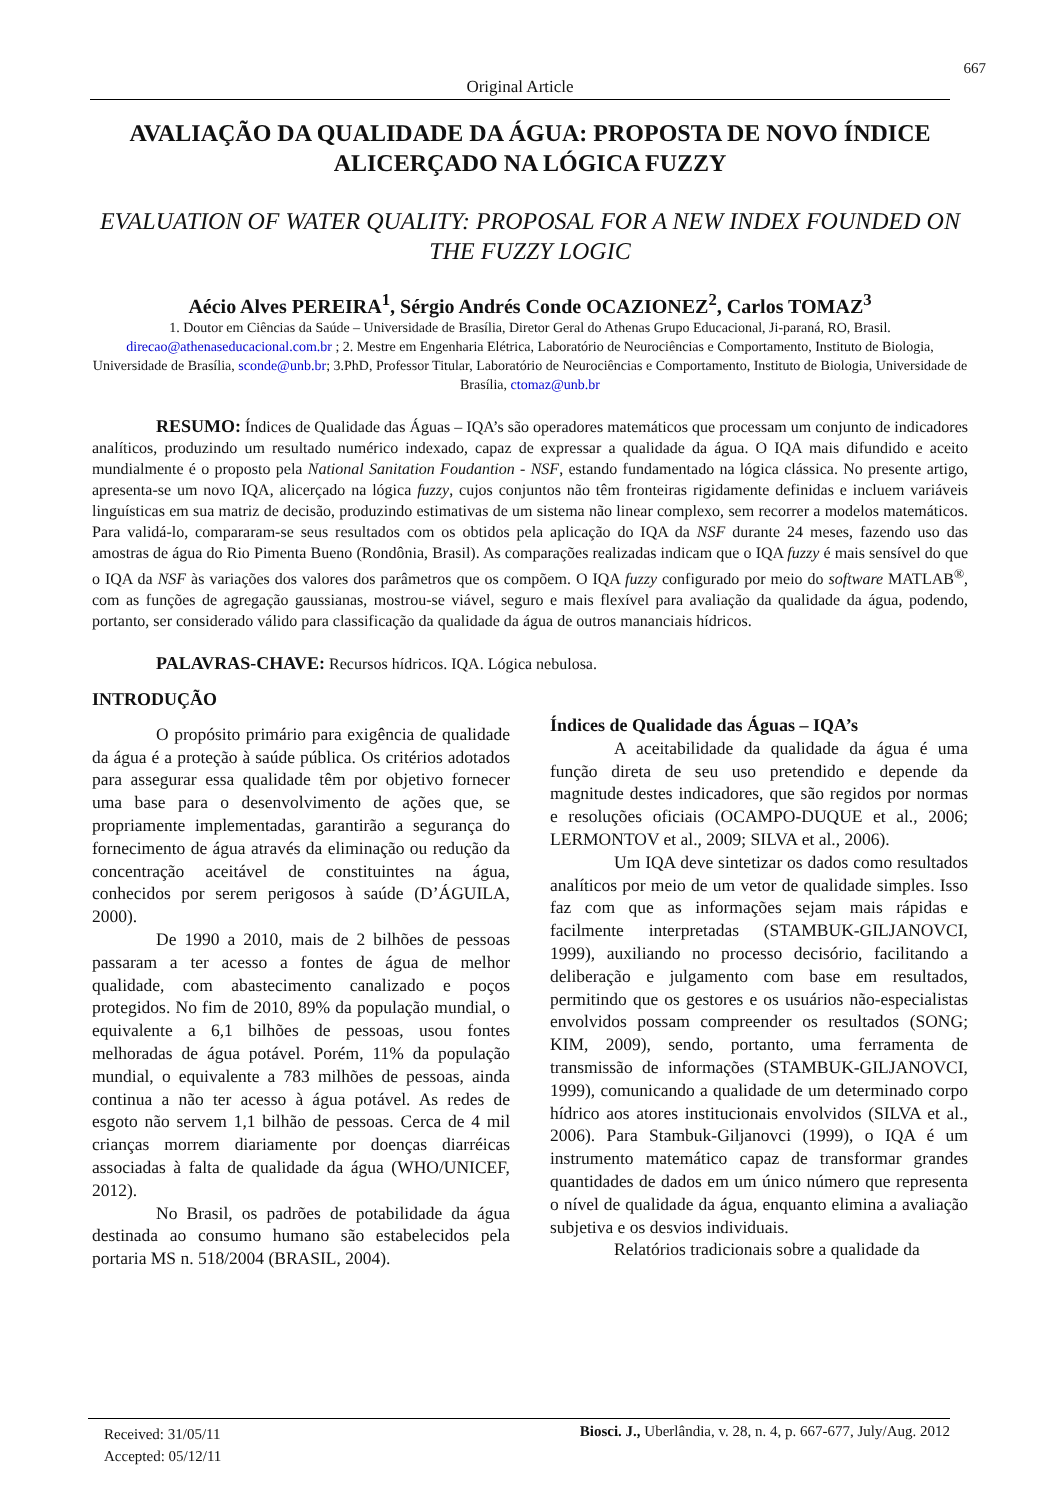667
Original Article
AVALIAÇÃO DA QUALIDADE DA ÁGUA: PROPOSTA DE NOVO ÍNDICE ALICERÇADO NA LÓGICA FUZZY
EVALUATION OF WATER QUALITY: PROPOSAL FOR A NEW INDEX FOUNDED ON THE FUZZY LOGIC
Aécio Alves PEREIRA<sup>1</sup>, Sérgio Andrés Conde OCAZIONEZ<sup>2</sup>, Carlos TOMAZ<sup>3</sup>
1. Doutor em Ciências da Saúde – Universidade de Brasília, Diretor Geral do Athenas Grupo Educacional, Ji-paraná, RO, Brasil. direcao@athenaseducacional.com.br ; 2. Mestre em Engenharia Elétrica, Laboratório de Neurociências e Comportamento, Instituto de Biologia, Universidade de Brasília, sconde@unb.br; 3.PhD, Professor Titular, Laboratório de Neurociências e Comportamento, Instituto de Biologia, Universidade de Brasília, ctomaz@unb.br
RESUMO: Índices de Qualidade das Águas – IQA’s são operadores matemáticos que processam um conjunto de indicadores analíticos, produzindo um resultado numérico indexado, capaz de expressar a qualidade da água. O IQA mais difundido e aceito mundialmente é o proposto pela National Sanitation Foudantion - NSF, estando fundamentado na lógica clássica. No presente artigo, apresenta-se um novo IQA, alicerçado na lógica fuzzy, cujos conjuntos não têm fronteiras rigidamente definidas e incluem variáveis linguísticas em sua matriz de decisão, produzindo estimativas de um sistema não linear complexo, sem recorrer a modelos matemáticos. Para validá-lo, compararam-se seus resultados com os obtidos pela aplicação do IQA da NSF durante 24 meses, fazendo uso das amostras de água do Rio Pimenta Bueno (Rondônia, Brasil). As comparações realizadas indicam que o IQA fuzzy é mais sensível do que o IQA da NSF às variações dos valores dos parâmetros que os compõem. O IQA fuzzy configurado por meio do software MATLAB<sup>®</sup>, com as funções de agregação gaussianas, mostrou-se viável, seguro e mais flexível para avaliação da qualidade da água, podendo, portanto, ser considerado válido para classificação da qualidade da água de outros mananciais hídricos.
PALAVRAS-CHAVE: Recursos hídricos. IQA. Lógica nebulosa.
INTRODUÇÃO
O propósito primário para exigência de qualidade da água é a proteção à saúde pública. Os critérios adotados para assegurar essa qualidade têm por objetivo fornecer uma base para o desenvolvimento de ações que, se propriamente implementadas, garantirão a segurança do fornecimento de água através da eliminação ou redução da concentração aceitável de constituintes na água, conhecidos por serem perigosos à saúde (D’ÁGUILA, 2000).
De 1990 a 2010, mais de 2 bilhões de pessoas passaram a ter acesso a fontes de água de melhor qualidade, com abastecimento canalizado e poços protegidos. No fim de 2010, 89% da população mundial, o equivalente a 6,1 bilhões de pessoas, usou fontes melhoradas de água potável. Porém, 11% da população mundial, o equivalente a 783 milhões de pessoas, ainda continua a não ter acesso à água potável. As redes de esgoto não servem 1,1 bilhão de pessoas. Cerca de 4 mil crianças morrem diariamente por doenças diarréicas associadas à falta de qualidade da água (WHO/UNICEF, 2012).
No Brasil, os padrões de potabilidade da água destinada ao consumo humano são estabelecidos pela portaria MS n. 518/2004 (BRASIL, 2004).
Índices de Qualidade das Águas – IQA’s
A aceitabilidade da qualidade da água é uma função direta de seu uso pretendido e depende da magnitude destes indicadores, que são regidos por normas e resoluções oficiais (OCAMPO-DUQUE et al., 2006; LERMONTOV et al., 2009; SILVA et al., 2006).
Um IQA deve sintetizar os dados como resultados analíticos por meio de um vetor de qualidade simples. Isso faz com que as informações sejam mais rápidas e facilmente interpretadas (STAMBUK-GILJANOVCI, 1999), auxiliando no processo decisório, facilitando a deliberação e julgamento com base em resultados, permitindo que os gestores e os usuários não-especialistas envolvidos possam compreender os resultados (SONG; KIM, 2009), sendo, portanto, uma ferramenta de transmissão de informações (STAMBUK-GILJANOVCI, 1999), comunicando a qualidade de um determinado corpo hídrico aos atores institucionais envolvidos (SILVA et al., 2006). Para Stambuk-Giljanovci (1999), o IQA é um instrumento matemático capaz de transformar grandes quantidades de dados em um único número que representa o nível de qualidade da água, enquanto elimina a avaliação subjetiva e os desvios individuais.
Relatórios tradicionais sobre a qualidade da
Received: 31/05/11
Accepted: 05/12/11
Biosci. J., Uberlândia, v. 28, n. 4, p. 667-677, July/Aug. 2012